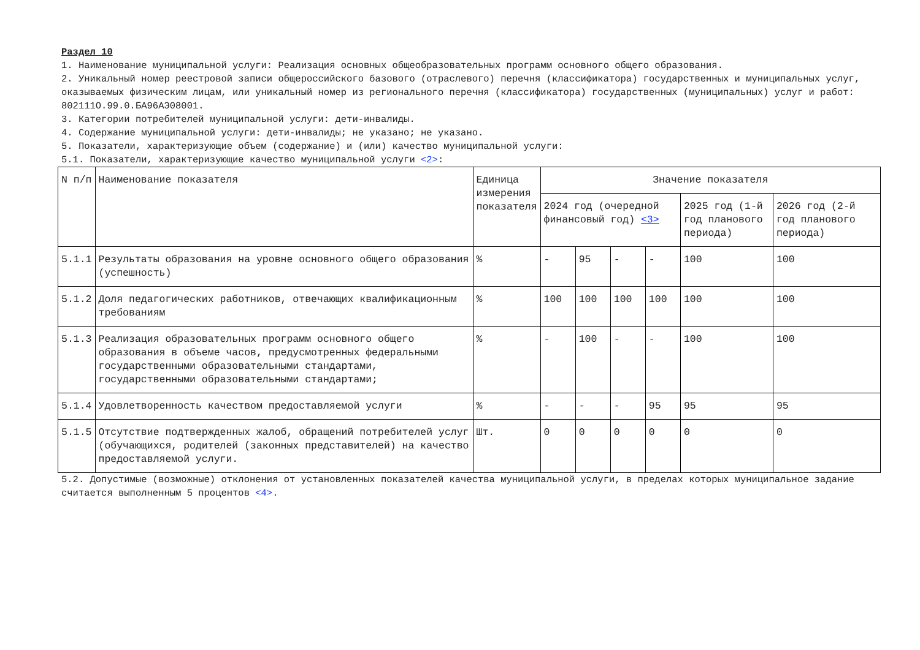Раздел 10
1. Наименование муниципальной услуги: Реализация основных общеобразовательных программ основного общего образования.
2. Уникальный номер реестровой записи общероссийского базового (отраслевого) перечня (классификатора) государственных и муниципальных услуг, оказываемых физическим лицам, или уникальный номер из регионального перечня (классификатора) государственных (муниципальных) услуг и работ: 802111О.99.0.БА96АЭ08001.
3. Категории потребителей муниципальной услуги: дети-инвалиды.
4. Содержание муниципальной услуги: дети-инвалиды; не указано; не указано.
5. Показатели, характеризующие объем (содержание) и (или) качество муниципальной услуги:
5.1. Показатели, характеризующие качество муниципальной услуги <2>:
| N п/п | Наименование показателя | Единица измерения показателя | Значение показателя | | | | | |
| --- | --- | --- | --- | --- | --- | --- | --- | --- |
| | | | 2024 год (очередной финансовый год) <3> | | | | 2025 год (1-й год планового периода) | 2026 год (2-й год планового периода) |
| 5.1.1 | Результаты образования на уровне основного общего образования (успешность) | % | - | 95 | - | - | 100 | 100 |
| 5.1.2 | Доля педагогических работников, отвечающих квалификационным требованиям | % | 100 | 100 | 100 | 100 | 100 | 100 |
| 5.1.3 | Реализация образовательных программ основного общего образования в объеме часов, предусмотренных федеральными государственными образовательными стандартами, государственными образовательными стандартами; | % | - | 100 | - | - | 100 | 100 |
| 5.1.4 | Удовлетворенность качеством предоставляемой услуги | % | - | - | - | 95 | 95 | 95 |
| 5.1.5 | Отсутствие подтвержденных жалоб, обращений потребителей услуг (обучающихся, родителей (законных представителей) на качество предоставляемой услуги. | Шт. | 0 | 0 | 0 | 0 | 0 | 0 |
5.2. Допустимые (возможные) отклонения от установленных показателей качества муниципальной услуги, в пределах которых муниципальное задание считается выполненным 5 процентов <4>.